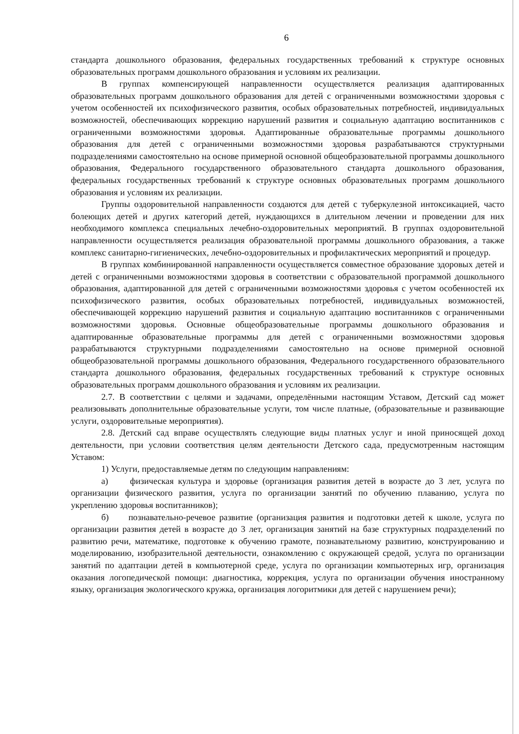6
стандарта дошкольного образования, федеральных государственных требований к структуре основных образовательных программ дошкольного образования и условиям их реализации.
В группах компенсирующей направленности осуществляется реализация адаптированных образовательных программ дошкольного образования для детей с ограниченными возможностями здоровья с учетом особенностей их психофизического развития, особых образовательных потребностей, индивидуальных возможностей, обеспечивающих коррекцию нарушений развития и социальную адаптацию воспитанников с ограниченными возможностями здоровья. Адаптированные образовательные программы дошкольного образования для детей с ограниченными возможностями здоровья разрабатываются структурными подразделениями самостоятельно на основе примерной основной общеобразовательной программы дошкольного образования, Федерального государственного образовательного стандарта дошкольного образования, федеральных государственных требований к структуре основных образовательных программ дошкольного образования и условиям их реализации.
Группы оздоровительной направленности создаются для детей с туберкулезной интоксикацией, часто болеющих детей и других категорий детей, нуждающихся в длительном лечении и проведении для них необходимого комплекса специальных лечебно-оздоровительных мероприятий. В группах оздоровительной направленности осуществляется реализация образовательной программы дошкольного образования, а также комплекс санитарно-гигиенических, лечебно-оздоровительных и профилактических мероприятий и процедур.
В группах комбинированной направленности осуществляется совместное образование здоровых детей и детей с ограниченными возможностями здоровья в соответствии с образовательной программой дошкольного образования, адаптированной для детей с ограниченными возможностями здоровья с учетом особенностей их психофизического развития, особых образовательных потребностей, индивидуальных возможностей, обеспечивающей коррекцию нарушений развития и социальную адаптацию воспитанников с ограниченными возможностями здоровья. Основные общеобразовательные программы дошкольного образования и адаптированные образовательные программы для детей с ограниченными возможностями здоровья разрабатываются структурными подразделениями самостоятельно на основе примерной основной общеобразовательной программы дошкольного образования, Федерального государственного образовательного стандарта дошкольного образования, федеральных государственных требований к структуре основных образовательных программ дошкольного образования и условиям их реализации.
2.7. В соответствии с целями и задачами, определёнными настоящим Уставом, Детский сад может реализовывать дополнительные образовательные услуги, том числе платные, (образовательные и развивающие услуги, оздоровительные мероприятия).
2.8. Детский сад вправе осуществлять следующие виды платных услуг и иной приносящей доход деятельности, при условии соответствия целям деятельности Детского сада, предусмотренным настоящим Уставом:
1) Услуги, предоставляемые детям по следующим направлениям:
а) физическая культура и здоровье (организация развития детей в возрасте до 3 лет, услуга по организации физического развития, услуга по организации занятий по обучению плаванию, услуга по укреплению здоровья воспитанников);
б) познавательно-речевое развитие (организация развития и подготовки детей к школе, услуга по организации развития детей в возрасте до 3 лет, организация занятий на базе структурных подразделений по развитию речи, математике, подготовке к обучению грамоте, познавательному развитию, конструированию и моделированию, изобразительной деятельности, ознакомлению с окружающей средой, услуга по организации занятий по адаптации детей в компьютерной среде, услуга по организации компьютерных игр, организация оказания логопедической помощи: диагностика, коррекция, услуга по организации обучения иностранному языку, организация экологического кружка, организация логоритмики для детей с нарушением речи);